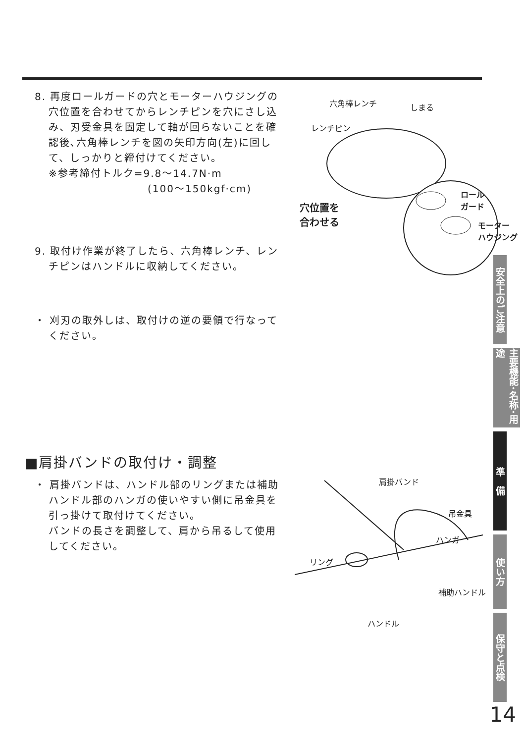8. 再度ロールガードの穴とモーターハウジングの穴位置を合わせてからレンチピンを穴にさし込み、刃受金具を固定して軸が回らないことを確認後､六角棒レンチを図の矢印方向(左)に回して、しっかりと締付けてください。
※参考締付トルク=9.8〜14.7N·m
(100〜150kgf·cm)
9. 取付け作業が終了したら、六角棒レンチ、レンチピンはハンドルに収納してください。
・ 刈刃の取外しは、取付けの逆の要領で行なってください。
■肩掛バンドの取付け・調整
・ 肩掛バンドは、ハンドル部のリングまたは補助ハンドル部のハンガの使いやすい側に吊金具を引っ掛けて取付けてください。
バンドの長さを調整して、肩から吊るして使用してください。
六角棒レンチ しまる
レンチピン
ロール
ガード
穴位置を
合わせる
モーター
ハウジング
肩掛バンド
吊金具
ハンガ
リング
補助ハンドル
ハンドル
安全上のご注意
主要機能･名称･用途
準　備
使い方
保守と点検
14